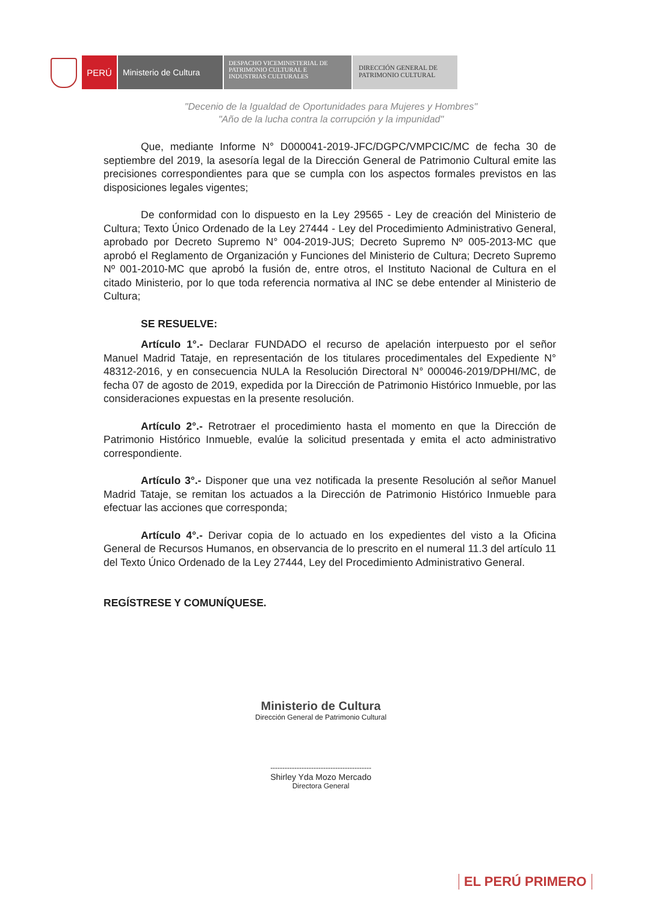PERÚ Ministerio de Cultura
DESPACHO VICEMINISTERIAL DE
PATRIMONIO CULTURAL E
INDUSTRIAS CULTURALES
DIRECCIÓN GENERAL DE
PATRIMONIO CULTURAL
"Decenio de la Igualdad de Oportunidades para Mujeres y Hombres"
"Año de la lucha contra la corrupción y la impunidad"
Que, mediante Informe N° D000041-2019-JFC/DGPC/VMPCIC/MC de fecha 30 de septiembre del 2019, la asesoría legal de la Dirección General de Patrimonio Cultural emite las precisiones correspondientes para que se cumpla con los aspectos formales previstos en las disposiciones legales vigentes;
De conformidad con lo dispuesto en la Ley 29565 - Ley de creación del Ministerio de Cultura; Texto Único Ordenado de la Ley 27444 - Ley del Procedimiento Administrativo General, aprobado por Decreto Supremo N° 004-2019-JUS; Decreto Supremo Nº 005-2013-MC que aprobó el Reglamento de Organización y Funciones del Ministerio de Cultura; Decreto Supremo Nº 001-2010-MC que aprobó la fusión de, entre otros, el Instituto Nacional de Cultura en el citado Ministerio, por lo que toda referencia normativa al INC se debe entender al Ministerio de Cultura;
SE RESUELVE:
Artículo 1°.- Declarar FUNDADO el recurso de apelación interpuesto por el señor Manuel Madrid Tataje, en representación de los titulares procedimentales del Expediente N° 48312-2016, y en consecuencia NULA la Resolución Directoral N° 000046-2019/DPHI/MC, de fecha 07 de agosto de 2019, expedida por la Dirección de Patrimonio Histórico Inmueble, por las consideraciones expuestas en la presente resolución.
Artículo 2°.- Retrotraer el procedimiento hasta el momento en que la Dirección de Patrimonio Histórico Inmueble, evalúe la solicitud presentada y emita el acto administrativo correspondiente.
Artículo 3°.- Disponer que una vez notificada la presente Resolución al señor Manuel Madrid Tataje, se remitan los actuados a la Dirección de Patrimonio Histórico Inmueble para efectuar las acciones que corresponda;
Artículo 4°.- Derivar copia de lo actuado en los expedientes del visto a la Oficina General de Recursos Humanos, en observancia de lo prescrito en el numeral 11.3 del artículo 11 del Texto Único Ordenado de la Ley 27444, Ley del Procedimiento Administrativo General.
REGÍSTRESE Y COMUNÍQUESE.
Ministerio de Cultura
Dirección General de Patrimonio Cultural
------------------------------------------
Shirley Yda Mozo Mercado
Directora General
EL PERÚ PRIMERO